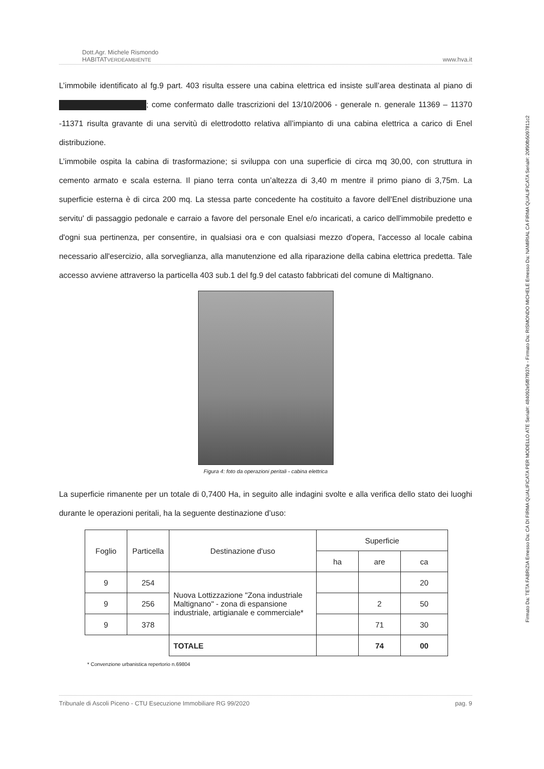Firmato Da: TETA FABRIZIA Emesso Da: CA DI FIRMA QUALIFICATA PER MODELLO ATE Serial#: 484092e5f87f937e - Firmato Da: RISMONDO MICHELE Emesso Da: NAMIRIAL CA FIRMA QUALIFICATA Serial#: 20f90fb5097811c2
Dott.Agr. Michele Rismondo
HABITATVERDEAMBIENTE
www.hva.it
L’immobile identificato al fg.9 part. 403 risulta essere una cabina elettrica ed insiste sull’area destinata al piano di ; come confermato dalle trascrizioni del 13/10/2006 - generale n. generale 11369 – 11370 -11371 risulta gravante di una servitù di elettrodotto relativa all’impianto di una cabina elettrica a carico di Enel distribuzione.
L’immobile ospita la cabina di trasformazione; si sviluppa con una superficie di circa mq 30,00, con struttura in cemento armato e scala esterna. Il piano terra conta un’altezza di 3,40 m mentre il primo piano di 3,75m. La superficie esterna è di circa 200 mq. La stessa parte concedente ha costituito a favore dell'Enel distribuzione una servitu' di passaggio pedonale e carraio a favore del personale Enel e/o incaricati, a carico dell'immobile predetto e d'ogni sua pertinenza, per consentire, in qualsiasi ora e con qualsiasi mezzo d'opera, l'accesso al locale cabina necessario all'esercizio, alla sorveglianza, alla manutenzione ed alla riparazione della cabina elettrica predetta. Tale accesso avviene attraverso la particella 403 sub.1 del fg.9 del catasto fabbricati del comune di Maltignano.
Figura 4: foto da operazioni peritali - cabina elettrica
La superficie rimanente per un totale di 0,7400 Ha, in seguito alle indagini svolte e alla verifica dello stato dei luoghi durante le operazioni peritali, ha la seguente destinazione d’uso:
| Foglio | Particella | Destinazione d'uso | Superficie | | |
| --- | --- | --- | --- | --- | --- |
| | | | ha | are | ca |
| 9 | 254 | Nuova Lottizzazione "Zona industriale Maltignano" - zona di espansione industriale, artigianale e commerciale* | | | 20 |
| 9 | 256 | | | 2 | 50 |
| 9 | 378 | | | 71 | 30 |
| | | TOTALE | | 74 | 00 |
* Convenzione urbanistica repertorio n.69804
Tribunale di Ascoli Piceno - CTU Esecuzione Immobiliare RG 99/2020 pag. 9